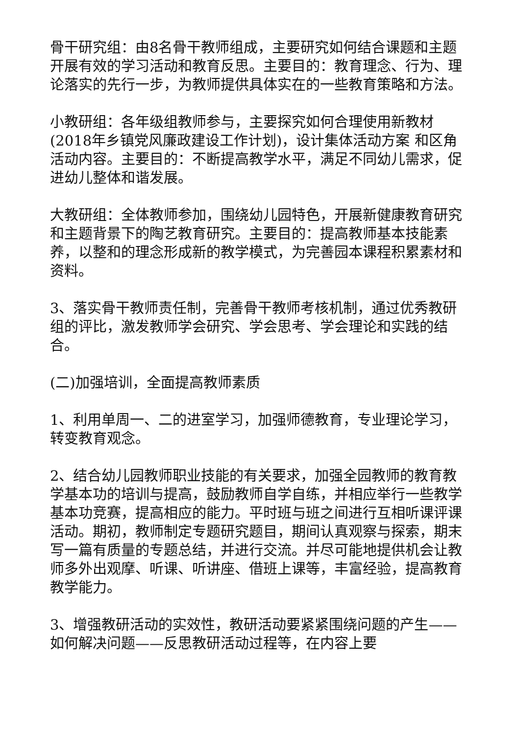骨干研究组：由8名骨干教师组成，主要研究如何结合课题和主题开展有效的学习活动和教育反思。主要目的：教育理念、行为、理论落实的先行一步，为教师提供具体实在的一些教育策略和方法。
小教研组：各年级组教师参与，主要探究如何合理使用新教材(2018年乡镇党风廉政建设工作计划)，设计集体活动方案 和区角活动内容。主要目的：不断提高教学水平，满足不同幼儿需求，促进幼儿整体和谐发展。
大教研组：全体教师参加，围绕幼儿园特色，开展新健康教育研究和主题背景下的陶艺教育研究。主要目的：提高教师基本技能素养，以整和的理念形成新的教学模式，为完善园本课程积累素材和资料。
3、落实骨干教师责任制，完善骨干教师考核机制，通过优秀教研组的评比，激发教师学会研究、学会思考、学会理论和实践的结合。
(二)加强培训，全面提高教师素质
1、利用单周一、二的进室学习，加强师德教育，专业理论学习，转变教育观念。
2、结合幼儿园教师职业技能的有关要求，加强全园教师的教育教学基本功的培训与提高，鼓励教师自学自练，并相应举行一些教学基本功竞赛，提高相应的能力。平时班与班之间进行互相听课评课活动。期初，教师制定专题研究题目，期间认真观察与探索，期末写一篇有质量的专题总结，并进行交流。并尽可能地提供机会让教师多外出观摩、听课、听讲座、借班上课等，丰富经验，提高教育教学能力。
3、增强教研活动的实效性，教研活动要紧紧围绕问题的产生——如何解决问题——反思教研活动过程等，在内容上要